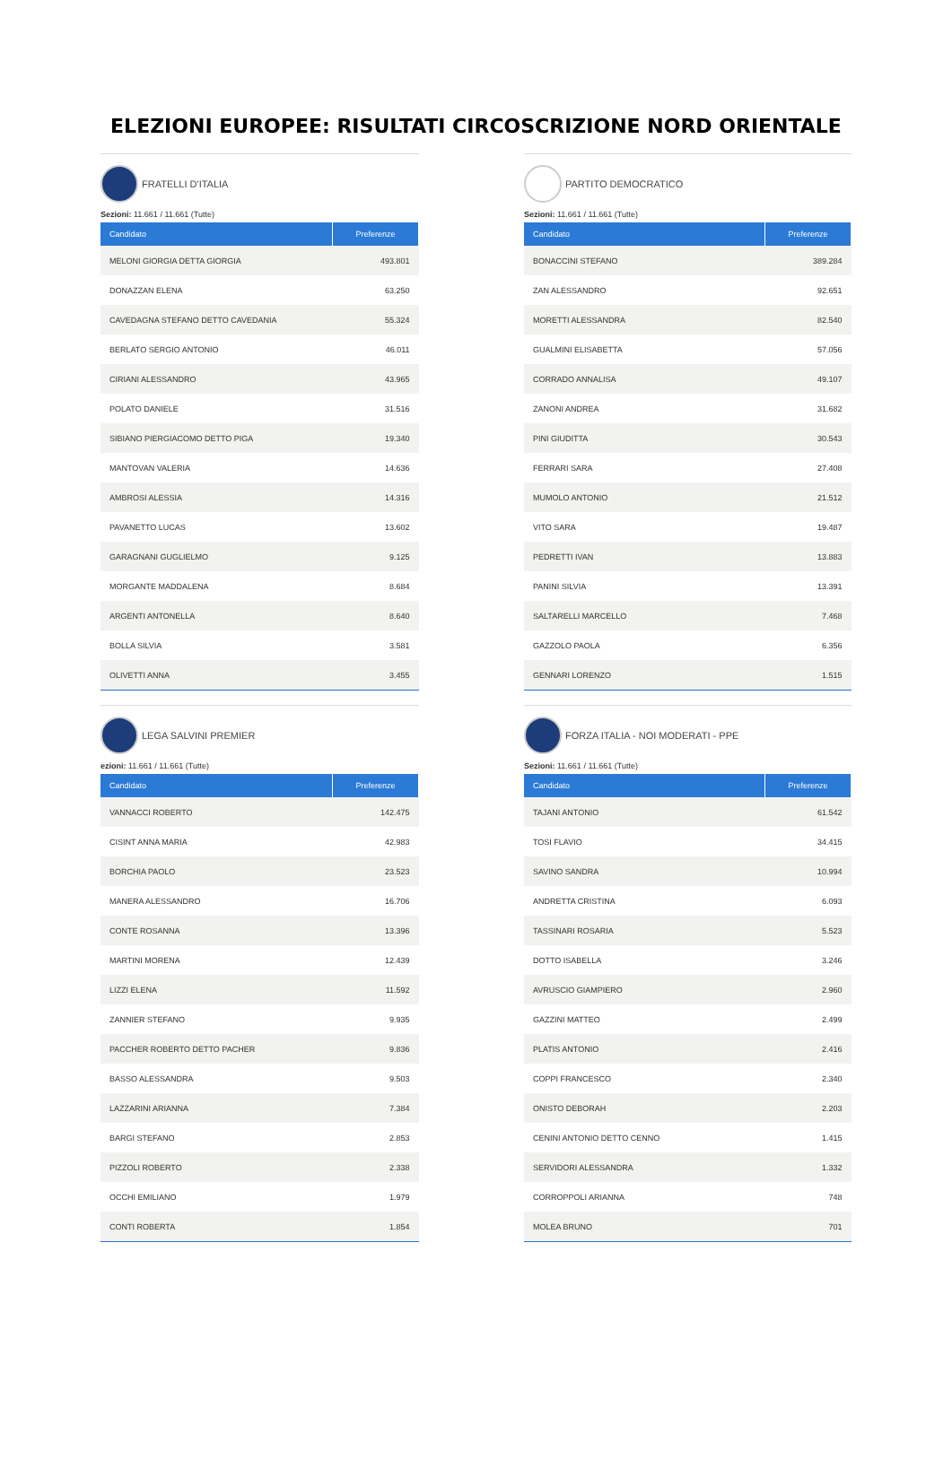ELEZIONI EUROPEE: RISULTATI CIRCOSCRIZIONE NORD ORIENTALE
FRATELLI D'ITALIA
Sezioni: 11.661 / 11.661 (Tutte)
| Candidato | Preferenze |
| --- | --- |
| MELONI GIORGIA DETTA GIORGIA | 493.801 |
| DONAZZAN ELENA | 63.250 |
| CAVEDAGNA STEFANO DETTO CAVEDANIA | 55.324 |
| BERLATO SERGIO ANTONIO | 46.011 |
| CIRIANI ALESSANDRO | 43.965 |
| POLATO DANIELE | 31.516 |
| SIBIANO PIERGIACOMO DETTO PIGA | 19.340 |
| MANTOVAN VALERIA | 14.636 |
| AMBROSI ALESSIA | 14.316 |
| PAVANETTO LUCAS | 13.602 |
| GARAGNANI GUGLIELMO | 9.125 |
| MORGANTE MADDALENA | 8.684 |
| ARGENTI ANTONELLA | 8.640 |
| BOLLA SILVIA | 3.581 |
| OLIVETTI ANNA | 3.455 |
LEGA SALVINI PREMIER
ezioni: 11.661 / 11.661 (Tutte)
| Candidato | Preferenze |
| --- | --- |
| VANNACCI ROBERTO | 142.475 |
| CISINT ANNA MARIA | 42.983 |
| BORCHIA PAOLO | 23.523 |
| MANERA ALESSANDRO | 16.706 |
| CONTE ROSANNA | 13.396 |
| MARTINI MORENA | 12.439 |
| LIZZI ELENA | 11.592 |
| ZANNIER STEFANO | 9.935 |
| PACCHER ROBERTO DETTO PACHER | 9.836 |
| BASSO ALESSANDRA | 9.503 |
| LAZZARINI ARIANNA | 7.384 |
| BARGI STEFANO | 2.853 |
| PIZZOLI ROBERTO | 2.338 |
| OCCHI EMILIANO | 1.979 |
| CONTI ROBERTA | 1.854 |
PARTITO DEMOCRATICO
Sezioni: 11.661 / 11.661 (Tutte)
| Candidato | Preferenze |
| --- | --- |
| BONACCINI STEFANO | 389.284 |
| ZAN ALESSANDRO | 92.651 |
| MORETTI ALESSANDRA | 82.540 |
| GUALMINI ELISABETTA | 57.056 |
| CORRADO ANNALISA | 49.107 |
| ZANONI ANDREA | 31.682 |
| PINI GIUDITTA | 30.543 |
| FERRARI SARA | 27.408 |
| MUMOLO ANTONIO | 21.512 |
| VITO SARA | 19.487 |
| PEDRETTI IVAN | 13.883 |
| PANINI SILVIA | 13.391 |
| SALTARELLI MARCELLO | 7.468 |
| GAZZOLO PAOLA | 6.356 |
| GENNARI LORENZO | 1.515 |
FORZA ITALIA - NOI MODERATI - PPE
Sezioni: 11.661 / 11.661 (Tutte)
| Candidato | Preferenze |
| --- | --- |
| TAJANI ANTONIO | 61.542 |
| TOSI FLAVIO | 34.415 |
| SAVINO SANDRA | 10.994 |
| ANDRETTA CRISTINA | 6.093 |
| TASSINARI ROSARIA | 5.523 |
| DOTTO ISABELLA | 3.246 |
| AVRUSCIO GIAMPIERO | 2.960 |
| GAZZINI MATTEO | 2.499 |
| PLATIS ANTONIO | 2.416 |
| COPPI FRANCESCO | 2.340 |
| ONISTO DEBORAH | 2.203 |
| CENINI ANTONIO DETTO CENNO | 1.415 |
| SERVIDORI ALESSANDRA | 1.332 |
| CORROPPOLI ARIANNA | 748 |
| MOLEA BRUNO | 701 |